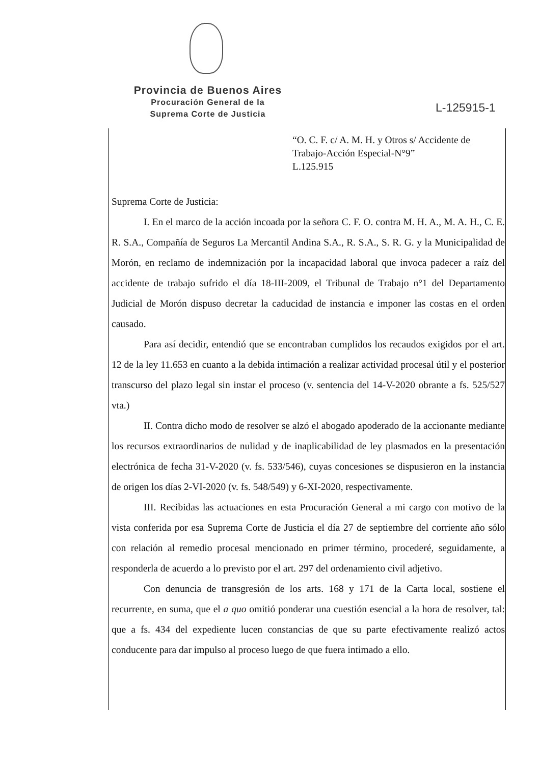Provincia de Buenos Aires
Procuración General de la
Suprema Corte de Justicia
L-125915-1
“O. C. F. c/ A. M. H. y Otros s/ Accidente de Trabajo-Acción Especial-N°9”
L.125.915
Suprema Corte de Justicia:
I. En el marco de la acción incoada por la señora C. F. O. contra M. H. A., M. A. H., C. E. R. S.A., Compañía de Seguros La Mercantil Andina S.A., R. S.A., S. R. G. y la Municipalidad de Morón, en reclamo de indemnización por la incapacidad laboral que invoca padecer a raíz del accidente de trabajo sufrido el día 18-III-2009, el Tribunal de Trabajo n°1 del Departamento Judicial de Morón dispuso decretar la caducidad de instancia e imponer las costas en el orden causado.
Para así decidir, entendió que se encontraban cumplidos los recaudos exigidos por el art. 12 de la ley 11.653 en cuanto a la debida intimación a realizar actividad procesal útil y el posterior transcurso del plazo legal sin instar el proceso (v. sentencia del 14-V-2020 obrante a fs. 525/527 vta.)
II. Contra dicho modo de resolver se alzó el abogado apoderado de la accionante mediante los recursos extraordinarios de nulidad y de inaplicabilidad de ley plasmados en la presentación electrónica de fecha 31-V-2020 (v. fs. 533/546), cuyas concesiones se dispusieron en la instancia de origen los días 2-VI-2020 (v. fs. 548/549) y 6-XI-2020, respectivamente.
III. Recibidas las actuaciones en esta Procuración General a mi cargo con motivo de la vista conferida por esa Suprema Corte de Justicia el día 27 de septiembre del corriente año sólo con relación al remedio procesal mencionado en primer término, procederé, seguidamente, a responderla de acuerdo a lo previsto por el art. 297 del ordenamiento civil adjetivo.
Con denuncia de transgresión de los arts. 168 y 171 de la Carta local, sostiene el recurrente, en suma, que el a quo omitió ponderar una cuestión esencial a la hora de resolver, tal: que a fs. 434 del expediente lucen constancias de que su parte efectivamente realizó actos conducente para dar impulso al proceso luego de que fuera intimado a ello.